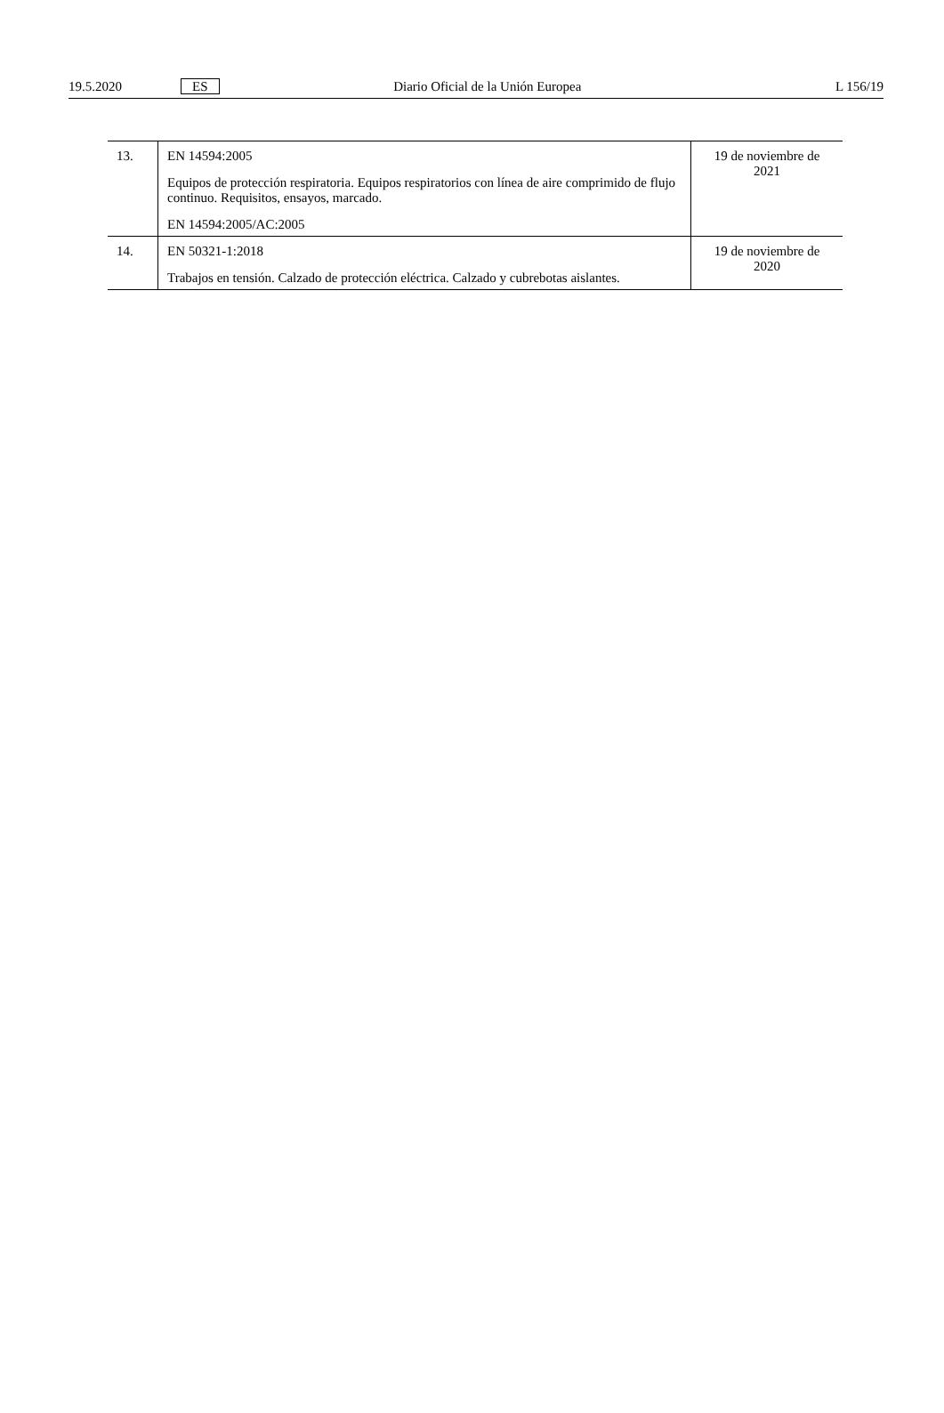19.5.2020 ES Diario Oficial de la Unión Europea L 156/19
| 13. | EN 14594:2005 Equipos de protección respiratoria. Equipos respiratorios con línea de aire comprimido de flujo continuo. Requisitos, ensayos, marcado. EN 14594:2005/AC:2005 | 19 de noviembre de 2021 |
| 14. | EN 50321-1:2018 Trabajos en tensión. Calzado de protección eléctrica. Calzado y cubrebotas aislantes. | 19 de noviembre de 2020 |